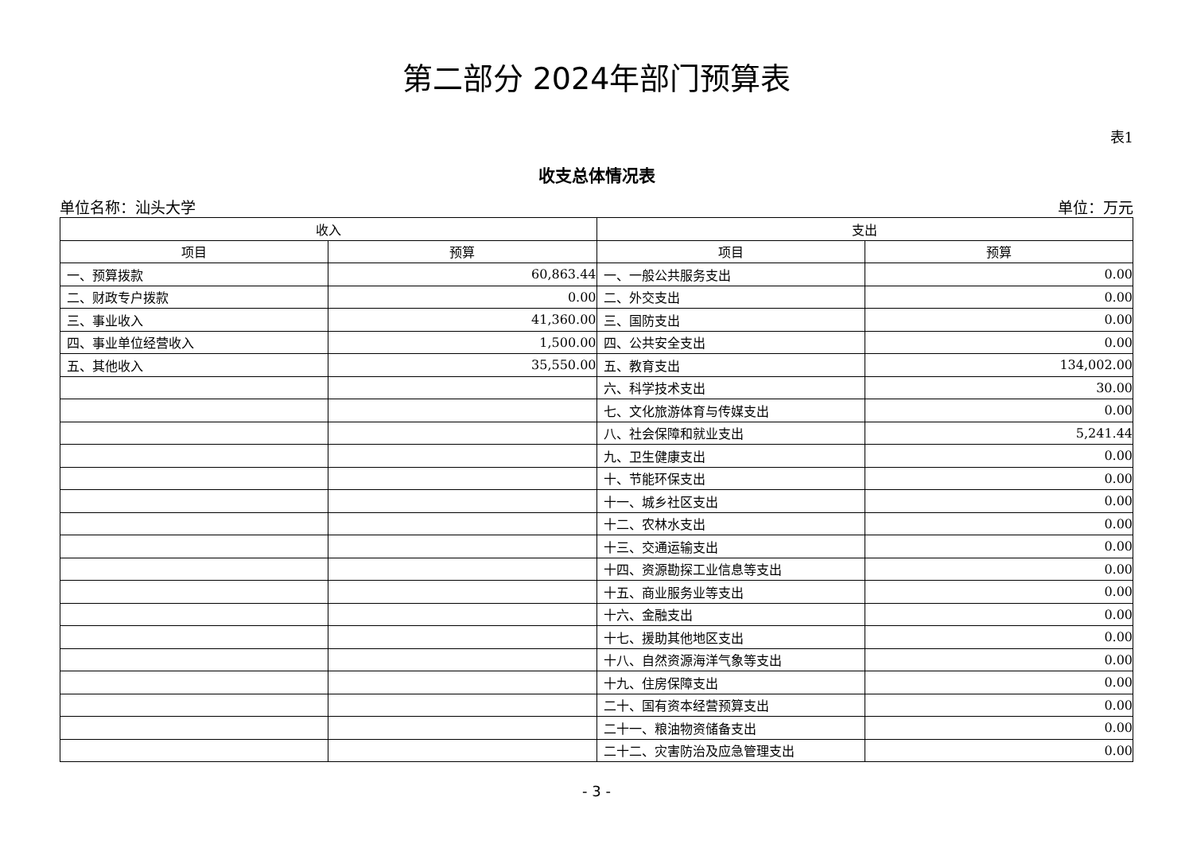第二部分 2024年部门预算表
表1
收支总体情况表
单位名称：汕头大学 单位：万元
| 收入 | | 支出 | |
| --- | --- | --- | --- |
| 项目 | 预算 | 项目 | 预算 |
| 一、预算拨款 | 60,863.44 | 一、一般公共服务支出 | 0.00 |
| 二、财政专户拨款 | 0.00 | 二、外交支出 | 0.00 |
| 三、事业收入 | 41,360.00 | 三、国防支出 | 0.00 |
| 四、事业单位经营收入 | 1,500.00 | 四、公共安全支出 | 0.00 |
| 五、其他收入 | 35,550.00 | 五、教育支出 | 134,002.00 |
| | | 六、科学技术支出 | 30.00 |
| | | 七、文化旅游体育与传媒支出 | 0.00 |
| | | 八、社会保障和就业支出 | 5,241.44 |
| | | 九、卫生健康支出 | 0.00 |
| | | 十、节能环保支出 | 0.00 |
| | | 十一、城乡社区支出 | 0.00 |
| | | 十二、农林水支出 | 0.00 |
| | | 十三、交通运输支出 | 0.00 |
| | | 十四、资源勘探工业信息等支出 | 0.00 |
| | | 十五、商业服务业等支出 | 0.00 |
| | | 十六、金融支出 | 0.00 |
| | | 十七、援助其他地区支出 | 0.00 |
| | | 十八、自然资源海洋气象等支出 | 0.00 |
| | | 十九、住房保障支出 | 0.00 |
| | | 二十、国有资本经营预算支出 | 0.00 |
| | | 二十一、粮油物资储备支出 | 0.00 |
| | | 二十二、灾害防治及应急管理支出 | 0.00 |
- 3 -